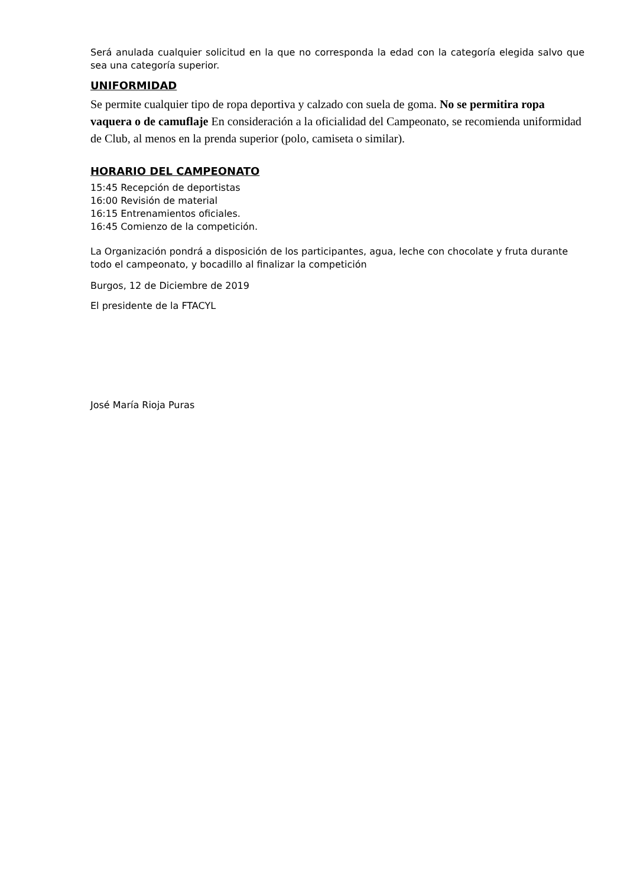Será anulada cualquier solicitud en la que no corresponda la edad con la categoría elegida salvo que sea una categoría superior.
UNIFORMIDAD
Se permite cualquier tipo de ropa deportiva y calzado con suela de goma. No se permitira ropa vaquera o de camuflaje En consideración a la oficialidad del Campeonato, se recomienda uniformidad de Club, al menos en la prenda superior (polo, camiseta o similar).
HORARIO DEL CAMPEONATO
15:45 Recepción de deportistas
16:00 Revisión de material
16:15 Entrenamientos oficiales.
16:45 Comienzo de la competición.
La Organización pondrá a disposición de los participantes, agua, leche con chocolate y fruta durante todo el campeonato, y bocadillo al finalizar la competición
Burgos, 12 de Diciembre de 2019
El presidente de la FTACYL
José María Rioja Puras